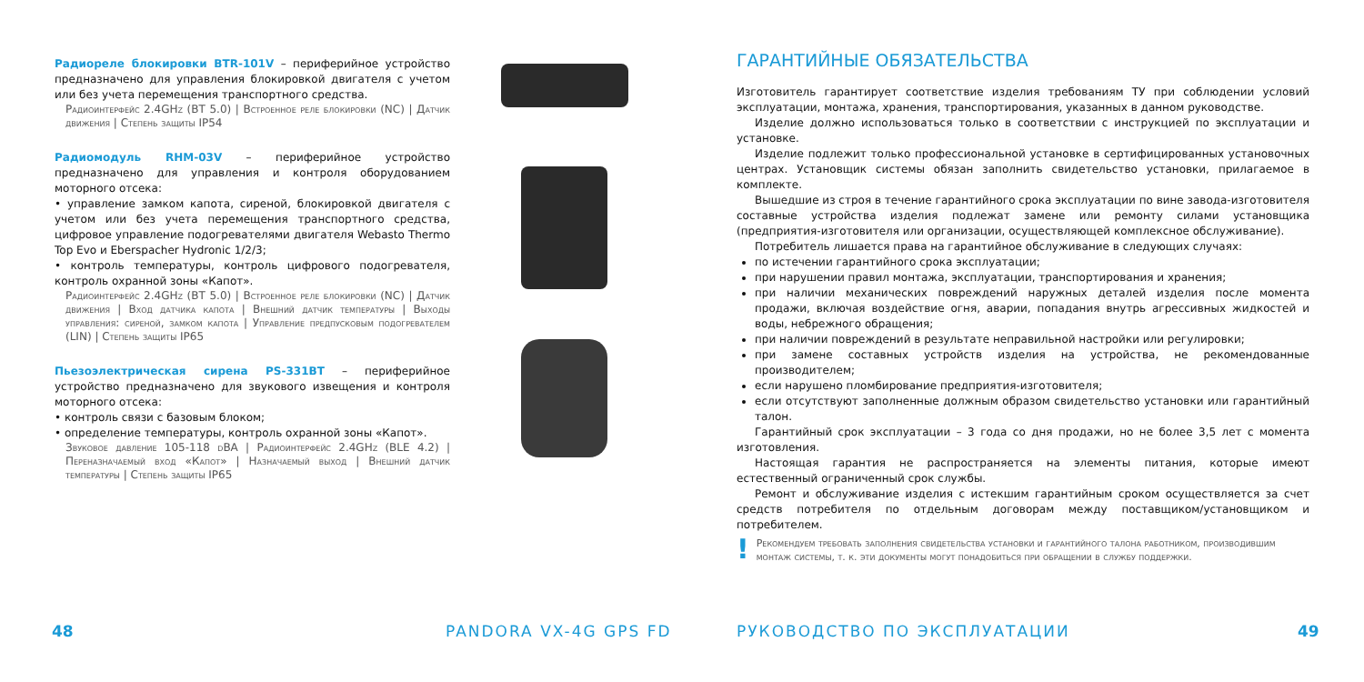Радиореле блокировки BTR-101V – периферийное устройство предназначено для управления блокировкой двигателя с учетом или без учета перемещения транспортного средства.
Радиоинтерфейс 2.4GHz (BT 5.0) | Встроенное реле блокировки (NC) | Датчик движения | Степень защиты IP54
Радиомодуль RHM-03V – периферийное устройство предназначено для управления и контроля оборудованием моторного отсека:
• управление замком капота, сиреной, блокировкой двигателя с учетом или без учета перемещения транспортного средства, цифровое управление подогревателями двигателя Webasto Thermo Top Evo и Eberspacher Hydronic 1/2/3;
• контроль температуры, контроль цифрового подогревателя, контроль охранной зоны «Капот».
Радиоинтерфейс 2.4GHz (BT 5.0) | Встроенное реле блокировки (NC) | Датчик движения | Вход датчика капота | Внешний датчик температуры | Выходы управления: сиреной, замком капота | Управление предпусковым подогревателем (LIN) | Степень защиты IP65
Пьезоэлектрическая сирена PS-331BT – периферийное устройство предназначено для звукового извещения и контроля моторного отсека:
• контроль связи с базовым блоком;
• определение температуры, контроль охранной зоны «Капот».
Звуковое давление 105-118 dBA | Радиоинтерфейс 2.4GHz (BLE 4.2) | Переназначаемый вход «Капот» | Назначаемый выход | Внешний датчик температуры | Степень защиты IP65
48 PANDORA VX-4G GPS FD
ГАРАНТИЙНЫЕ ОБЯЗАТЕЛЬСТВА
Изготовитель гарантирует соответствие изделия требованиям ТУ при соблюдении условий эксплуатации, монтажа, хранения, транспортирования, указанных в данном руководстве.
Изделие должно использоваться только в соответствии с инструкцией по эксплуатации и установке.
Изделие подлежит только профессиональной установке в сертифицированных установочных центрах. Установщик системы обязан заполнить свидетельство установки, прилагаемое в комплекте.
Вышедшие из строя в течение гарантийного срока эксплуатации по вине завода-изготовителя составные устройства изделия подлежат замене или ремонту силами установщика (предприятия-изготовителя или организации, осуществляющей комплексное обслуживание).
Потребитель лишается права на гарантийное обслуживание в следующих случаях:
по истечении гарантийного срока эксплуатации;
при нарушении правил монтажа, эксплуатации, транспортирования и хранения;
при наличии механических повреждений наружных деталей изделия после момента продажи, включая воздействие огня, аварии, попадания внутрь агрессивных жидкостей и воды, небрежного обращения;
при наличии повреждений в результате неправильной настройки или регулировки;
при замене составных устройств изделия на устройства, не рекомендованные производителем;
если нарушено пломбирование предприятия-изготовителя;
если отсутствуют заполненные должным образом свидетельство установки или гарантийный талон.
Гарантийный срок эксплуатации – 3 года со дня продажи, но не более 3,5 лет с момента изготовления.
Настоящая гарантия не распространяется на элементы питания, которые имеют естественный ограниченный срок службы.
Ремонт и обслуживание изделия с истекшим гарантийным сроком осуществляется за счет средств потребителя по отдельным договорам между поставщиком/установщиком и потребителем.
! Рекомендуем требовать заполнения свидетельства установки и гарантийного талона работником, производившим монтаж системы, т. к. эти документы могут понадобиться при обращении в службу поддержки.
РУКОВОДСТВО ПО ЭКСПЛУАТАЦИИ 49